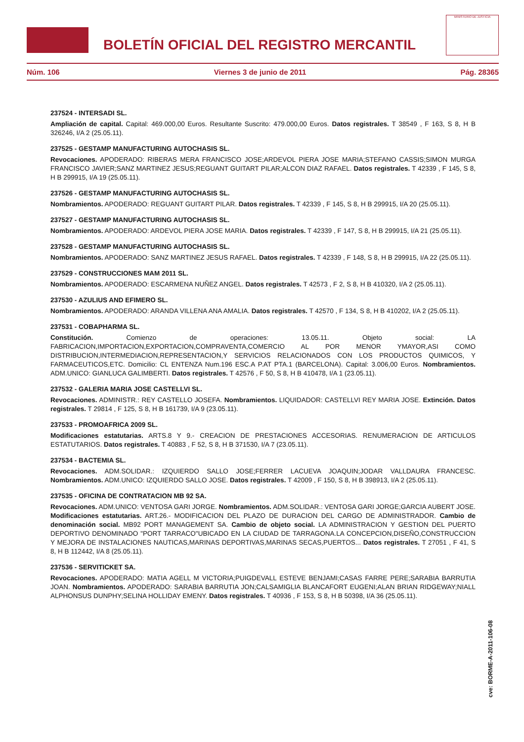BOLETÍN OFICIAL DEL REGISTRO MERCANTIL
MINISTERIO DE JUSTICIA
Núm. 106 Viernes 3 de junio de 2011 Pág. 28365
237524 - INTERSADI SL.
Ampliación de capital. Capital: 469.000,00 Euros. Resultante Suscrito: 479.000,00 Euros. Datos registrales. T 38549 , F 163, S 8, H B 326246, I/A 2 (25.05.11).
237525 - GESTAMP MANUFACTURING AUTOCHASIS SL.
Revocaciones. APODERADO: RIBERAS MERA FRANCISCO JOSE;ARDEVOL PIERA JOSE MARIA;STEFANO CASSIS;SIMON MURGA FRANCISCO JAVIER;SANZ MARTINEZ JESUS;REGUANT GUITART PILAR;ALCON DIAZ RAFAEL. Datos registrales. T 42339 , F 145, S 8, H B 299915, I/A 19 (25.05.11).
237526 - GESTAMP MANUFACTURING AUTOCHASIS SL.
Nombramientos. APODERADO: REGUANT GUITART PILAR. Datos registrales. T 42339 , F 145, S 8, H B 299915, I/A 20 (25.05.11).
237527 - GESTAMP MANUFACTURING AUTOCHASIS SL.
Nombramientos. APODERADO: ARDEVOL PIERA JOSE MARIA. Datos registrales. T 42339 , F 147, S 8, H B 299915, I/A 21 (25.05.11).
237528 - GESTAMP MANUFACTURING AUTOCHASIS SL.
Nombramientos. APODERADO: SANZ MARTINEZ JESUS RAFAEL. Datos registrales. T 42339 , F 148, S 8, H B 299915, I/A 22 (25.05.11).
237529 - CONSTRUCCIONES MAM 2011 SL.
Nombramientos. APODERADO: ESCARMENA NUÑEZ ANGEL. Datos registrales. T 42573 , F 2, S 8, H B 410320, I/A 2 (25.05.11).
237530 - AZULIUS AND EFIMERO SL.
Nombramientos. APODERADO: ARANDA VILLENA ANA AMALIA. Datos registrales. T 42570 , F 134, S 8, H B 410202, I/A 2 (25.05.11).
237531 - COBAPHARMA SL.
Constitución. Comienzo de operaciones: 13.05.11. Objeto social: LA FABRICACION,IMPORTACION,EXPORTACION,COMPRAVENTA,COMERCIO AL POR MENOR YMAYOR,ASI COMO DISTRIBUCION,INTERMEDIACION,REPRESENTACION,Y SERVICIOS RELACIONADOS CON LOS PRODUCTOS QUIMICOS, Y FARMACEUTICOS,ETC. Domicilio: CL ENTENZA Num.196 ESC.A P.AT PTA.1 (BARCELONA). Capital: 3.006,00 Euros. Nombramientos. ADM.UNICO: GIANLUCA GALIMBERTI. Datos registrales. T 42576 , F 50, S 8, H B 410478, I/A 1 (23.05.11).
237532 - GALERIA MARIA JOSE CASTELLVI SL.
Revocaciones. ADMINISTR.: REY CASTELLO JOSEFA. Nombramientos. LIQUIDADOR: CASTELLVI REY MARIA JOSE. Extinción. Datos registrales. T 29814 , F 125, S 8, H B 161739, I/A 9 (23.05.11).
237533 - PROMOAFRICA 2009 SL.
Modificaciones estatutarias. ARTS.8 Y 9.- CREACION DE PRESTACIONES ACCESORIAS. RENUMERACION DE ARTICULOS ESTATUTARIOS. Datos registrales. T 40883 , F 52, S 8, H B 371530, I/A 7 (23.05.11).
237534 - BACTEMIA SL.
Revocaciones. ADM.SOLIDAR.: IZQUIERDO SALLO JOSE;FERRER LACUEVA JOAQUIN;JODAR VALLDAURA FRANCESC. Nombramientos. ADM.UNICO: IZQUIERDO SALLO JOSE. Datos registrales. T 42009 , F 150, S 8, H B 398913, I/A 2 (25.05.11).
237535 - OFICINA DE CONTRATACION MB 92 SA.
Revocaciones. ADM.UNICO: VENTOSA GARI JORGE. Nombramientos. ADM.SOLIDAR.: VENTOSA GARI JORGE;GARCIA AUBERT JOSE. Modificaciones estatutarias. ART.26.- MODIFICACION DEL PLAZO DE DURACION DEL CARGO DE ADMINISTRADOR. Cambio de denominación social. MB92 PORT MANAGEMENT SA. Cambio de objeto social. LA ADMINISTRACION Y GESTION DEL PUERTO DEPORTIVO DENOMINADO "PORT TARRACO"UBICADO EN LA CIUDAD DE TARRAGONA.LA CONCEPCION,DISEÑO,CONSTRUCCION Y MEJORA DE INSTALACIONES NAUTICAS,MARINAS DEPORTIVAS,MARINAS SECAS,PUERTOS... Datos registrales. T 27051 , F 41, S 8, H B 112442, I/A 8 (25.05.11).
237536 - SERVITICKET SA.
Revocaciones. APODERADO: MATIA AGELL M VICTORIA;PUIGDEVALL ESTEVE BENJAMI;CASAS FARRE PERE;SARABIA BARRUTIA JOAN. Nombramientos. APODERADO: SARABIA BARRUTIA JON;CALSAMIGLIA BLANCAFORT EUGENI;ALAN BRIAN RIDGEWAY;NIALL ALPHONSUS DUNPHY;SELINA HOLLIDAY EMENY. Datos registrales. T 40936 , F 153, S 8, H B 50398, I/A 36 (25.05.11).
cve: BORME-A-2011-106-08